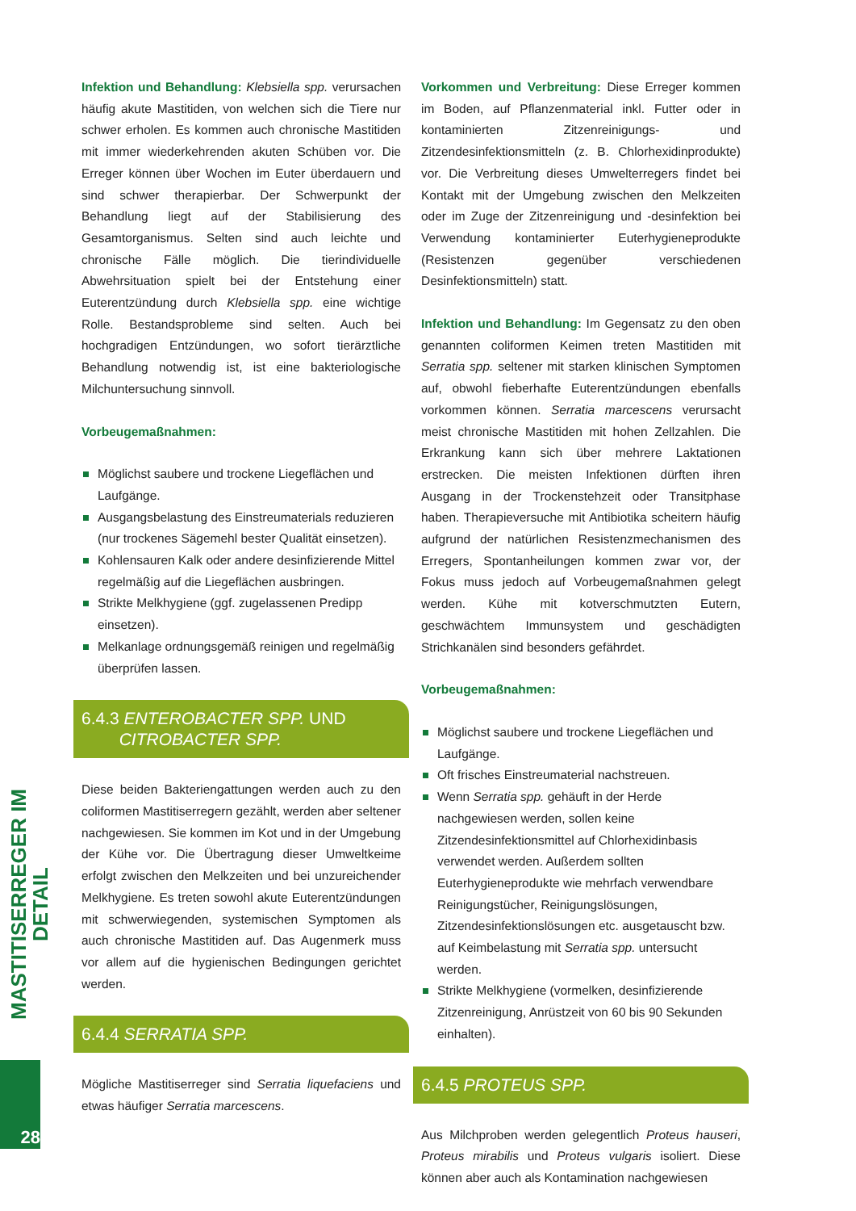Infektion und Behandlung: Klebsiella spp. verursachen häufig akute Mastitiden, von welchen sich die Tiere nur schwer erholen. Es kommen auch chronische Mastitiden mit immer wiederkehrenden akuten Schüben vor. Die Erreger können über Wochen im Euter überdauern und sind schwer therapierbar. Der Schwerpunkt der Behandlung liegt auf der Stabilisierung des Gesamtorganismus. Selten sind auch leichte und chronische Fälle möglich. Die tierindividuelle Abwehrsituation spielt bei der Entstehung einer Euterentzündung durch Klebsiella spp. eine wichtige Rolle. Bestandsprobleme sind selten. Auch bei hochgradigen Entzündungen, wo sofort tierärztliche Behandlung notwendig ist, ist eine bakteriologische Milchuntersuchung sinnvoll.
Vorbeugemaßnahmen:
Möglichst saubere und trockene Liegeflächen und Laufgänge.
Ausgangsbelastung des Einstreumaterials reduzieren (nur trockenes Sägemehl bester Qualität einsetzen).
Kohlensauren Kalk oder andere desinfizierende Mittel regelmäßig auf die Liegeflächen ausbringen.
Strikte Melkhygiene (ggf. zugelassenen Predipp einsetzen).
Melkanlage ordnungsgemäß reinigen und regelmäßig überprüfen lassen.
6.4.3 ENTEROBACTER SPP. UND
CITROBACTER SPP.
Diese beiden Bakteriengattungen werden auch zu den coliformen Mastitiserregern gezählt, werden aber seltener nachgewiesen. Sie kommen im Kot und in der Umgebung der Kühe vor. Die Übertragung dieser Umweltkeime erfolgt zwischen den Melkzeiten und bei unzureichender Melkhygiene. Es treten sowohl akute Euterentzündungen mit schwerwiegenden, systemischen Symptomen als auch chronische Mastitiden auf. Das Augenmerk muss vor allem auf die hygienischen Bedingungen gerichtet werden.
6.4.4 SERRATIA SPP.
Mögliche Mastitiserreger sind Serratia liquefaciens und etwas häufiger Serratia marcescens.
Vorkommen und Verbreitung: Diese Erreger kommen im Boden, auf Pflanzenmaterial inkl. Futter oder in kontaminierten Zitzenreinigungs- und Zitzendesinfektionsmitteln (z. B. Chlorhexidinprodukte) vor. Die Verbreitung dieses Umwelterregers findet bei Kontakt mit der Umgebung zwischen den Melkzeiten oder im Zuge der Zitzenreinigung und -desinfektion bei Verwendung kontaminierter Euterhygieneprodukte (Resistenzen gegenüber verschiedenen Desinfektionsmitteln) statt.
Infektion und Behandlung: Im Gegensatz zu den oben genannten coliformen Keimen treten Mastitiden mit Serratia spp. seltener mit starken klinischen Symptomen auf, obwohl fieberhafte Euterentzündungen ebenfalls vorkommen können. Serratia marcescens verursacht meist chronische Mastitiden mit hohen Zellzahlen. Die Erkrankung kann sich über mehrere Laktationen erstrecken. Die meisten Infektionen dürften ihren Ausgang in der Trockenstehzeit oder Transitphase haben. Therapieversuche mit Antibiotika scheitern häufig aufgrund der natürlichen Resistenzmechanismen des Erregers, Spontanheilungen kommen zwar vor, der Fokus muss jedoch auf Vorbeugemaßnahmen gelegt werden. Kühe mit kotverschmutzten Eutern, geschwächtem Immunsystem und geschädigten Strichkanälen sind besonders gefährdet.
Vorbeugemaßnahmen:
Möglichst saubere und trockene Liegeflächen und Laufgänge.
Oft frisches Einstreumaterial nachstreuen.
Wenn Serratia spp. gehäuft in der Herde nachgewiesen werden, sollen keine Zitzendesinfektionsmittel auf Chlorhexidinbasis verwendet werden. Außerdem sollten Euterhygieneprodukte wie mehrfach verwendbare Reinigungstücher, Reinigungslösungen, Zitzendesinfektionslösungen etc. ausgetauscht bzw. auf Keimbelastung mit Serratia spp. untersucht werden.
Strikte Melkhygiene (vormelken, desinfizierende Zitzenreinigung, Anrüstzeit von 60 bis 90 Sekunden einhalten).
6.4.5 PROTEUS SPP.
Aus Milchproben werden gelegentlich Proteus hauseri, Proteus mirabilis und Proteus vulgaris isoliert. Diese können aber auch als Kontamination nachgewiesen
MASTITISERREGER IM DETAIL
28